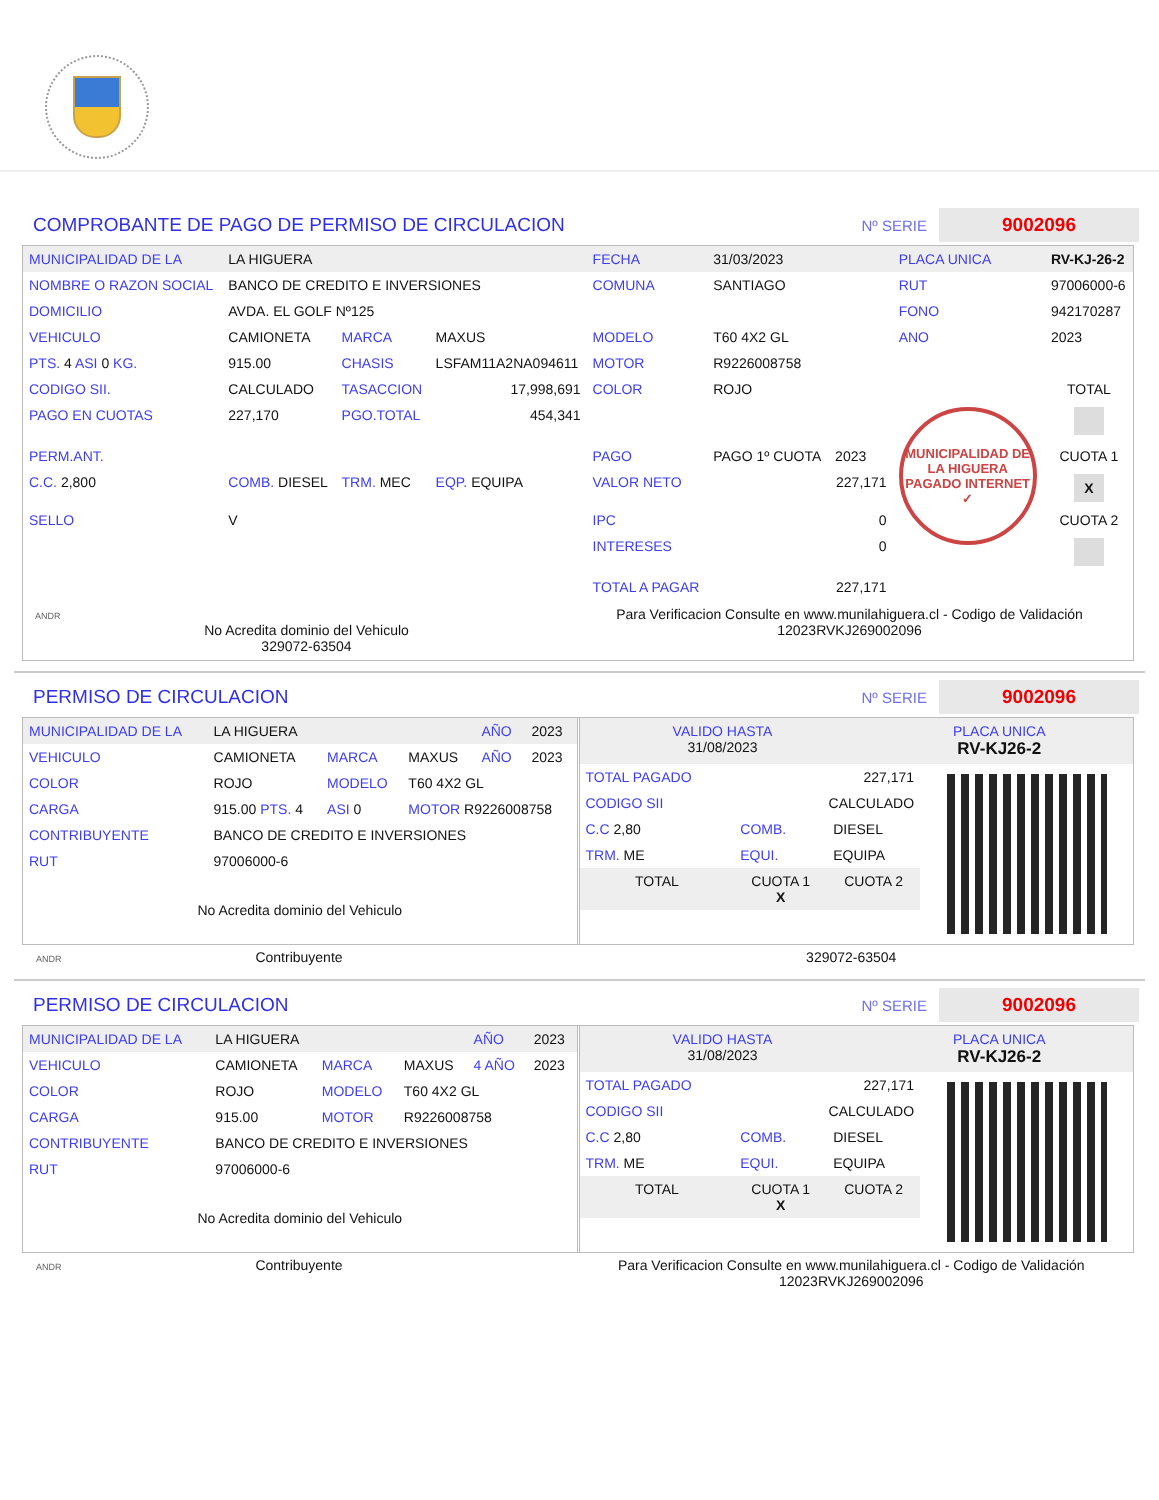COMPROBANTE DE PAGO DE PERMISO DE CIRCULACION Nº SERIE 9002096
| MUNICIPALIDAD DE LA | LA HIGUERA | | | FECHA | 31/03/2023 | | PLACA UNICA | RV-KJ-26-2 |
| NOMBRE O RAZON SOCIAL | BANCO DE CREDITO E INVERSIONES | | | COMUNA | SANTIAGO | | RUT | 97006000-6 |
| DOMICILIO | AVDA. EL GOLF Nº125 | | | | | | FONO | 942170287 |
| VEHICULO | CAMIONETA | MARCA | MAXUS | MODELO | T60 4X2 GL | | ANO | 2023 |
| PTS. 4 ASI 0 KG. | 915.00 | CHASIS | LSFAM11A2NA094611 | MOTOR | R9226008758 | | | |
| CODIGO SII. | CALCULADO | TASACCION | 17,998,691 | COLOR | ROJO | | | TOTAL |
| PAGO EN CUOTAS | 227,170 | PGO.TOTAL | 454,341 | | | | MUNICIPALIDAD DE LA HIGUERA PAGADO INTERNET ✓ | |
| PERM.ANT. | | | | PAGO | PAGO 1º CUOTA | 2023 | | CUOTA 1 |
| C.C. 2,800 | COMB. DIESEL | TRM. MEC | EQP. EQUIPA | VALOR NETO | | 227,171 | | X |
| SELLO | V | | | IPC | | 0 | | CUOTA 2 |
| | | | | INTERESES | | 0 | | |
| | | | | TOTAL A PAGAR | | 227,171 | | |
ANDR
No Acredita dominio del Vehiculo
329072-63504
Para Verificacion Consulte en www.munilahiguera.cl - Codigo de Validación
12023RVKJ269002096
PERMISO DE CIRCULACION Nº SERIE 9002096
| MUNICIPALIDAD DE LA | LA HIGUERA | | | AÑO | 2023 |
| VEHICULO | CAMIONETA | MARCA | MAXUS | AÑO | 2023 |
| COLOR | ROJO | MODELO | T60 4X2 GL | | |
| CARGA | 915.00 PTS. 4 | ASI 0 | MOTOR R9226008758 | | |
| CONTRIBUYENTE | BANCO DE CREDITO E INVERSIONES | | | | |
| RUT | 97006000-6 | | | | |
No Acredita dominio del Vehiculo
| VALIDO HASTA 31/08/2023 | PLACA UNICA RV-KJ26-2 |
| TOTAL PAGADO | 227,171 | |
| CODIGO SII | CALCULADO | |
| C.C 2,80 | COMB. | DIESEL |
| TRM. ME | EQUI. | EQUIPA |
| TOTAL | CUOTA 1 X | CUOTA 2 |
ANDR Contribuyente 329072-63504
PERMISO DE CIRCULACION Nº SERIE 9002096
| MUNICIPALIDAD DE LA | LA HIGUERA | | | AÑO | 2023 |
| VEHICULO | CAMIONETA | MARCA | MAXUS | 4 AÑO | 2023 |
| COLOR | ROJO | MODELO | T60 4X2 GL | | |
| CARGA | 915.00 | MOTOR | R9226008758 | | |
| CONTRIBUYENTE | BANCO DE CREDITO E INVERSIONES | | | | |
| RUT | 97006000-6 | | | | |
No Acredita dominio del Vehiculo
| VALIDO HASTA 31/08/2023 | PLACA UNICA RV-KJ26-2 |
| TOTAL PAGADO | 227,171 | |
| CODIGO SII | CALCULADO | |
| C.C 2,80 | COMB. | DIESEL |
| TRM. ME | EQUI. | EQUIPA |
| TOTAL | CUOTA 1 X | CUOTA 2 |
ANDR Contribuyente Para Verificacion Consulte en www.munilahiguera.cl - Codigo de Validación
12023RVKJ269002096